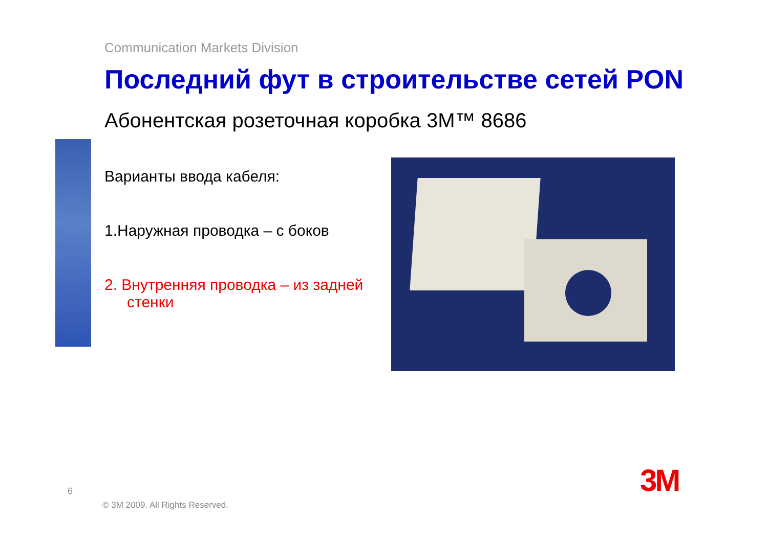Communication Markets Division
Последний фут в строительстве сетей PON
Абонентская розеточная коробка 3M™ 8686
Варианты ввода кабеля:
1.Наружная проводка – с боков
2. Внутренняя проводка – из задней стенки
6
© 3M 2009. All Rights Reserved.
3M